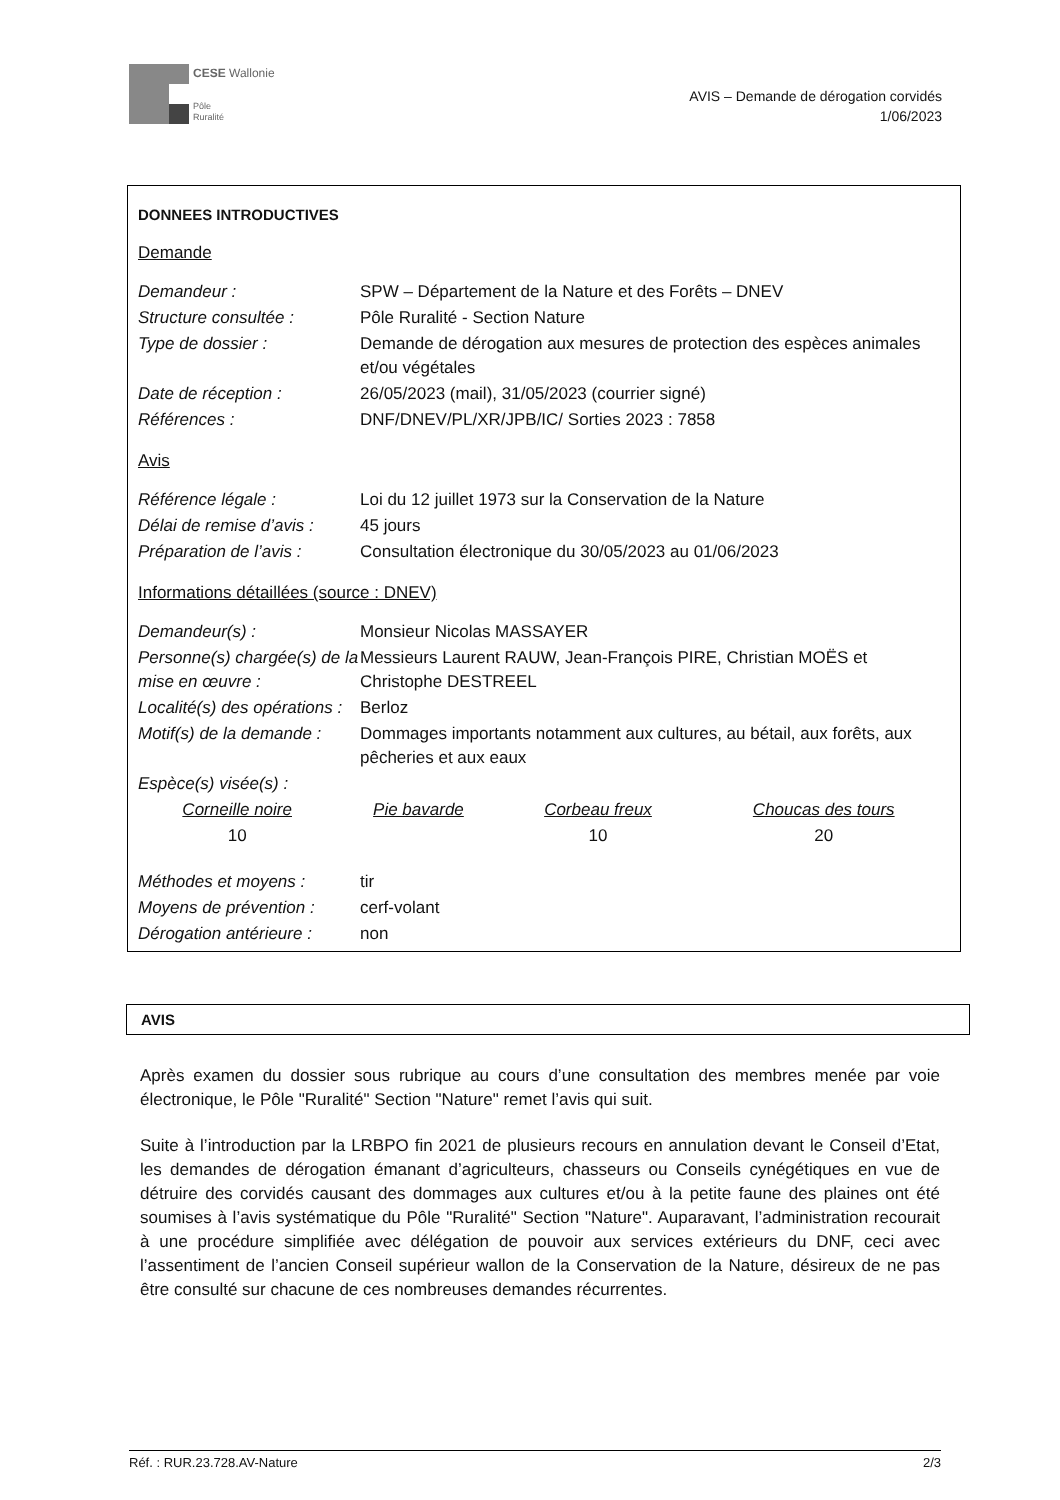CESE Wallonie
Pôle
Ruralité
AVIS – Demande de dérogation corvidés
1/06/2023
DONNEES INTRODUCTIVES
Demande
| Demandeur : | SPW – Département de la Nature et des Forêts – DNEV |
| Structure consultée : | Pôle Ruralité - Section Nature |
| Type de dossier : | Demande de dérogation aux mesures de protection des espèces animales et/ou végétales |
| Date de réception : | 26/05/2023 (mail), 31/05/2023 (courrier signé) |
| Références : | DNF/DNEV/PL/XR/JPB/IC/ Sorties 2023 : 7858 |
Avis
| Référence légale : | Loi du 12 juillet 1973 sur la Conservation de la Nature |
| Délai de remise d’avis : | 45 jours |
| Préparation de l’avis : | Consultation électronique du 30/05/2023 au 01/06/2023 |
Informations détaillées (source : DNEV)
| Demandeur(s) : | Monsieur Nicolas MASSAYER |
| Personne(s) chargée(s) de la mise en œuvre : | Messieurs Laurent RAUW, Jean-François PIRE, Christian MOËS et Christophe DESTREEL |
| Localité(s) des opérations : | Berloz |
| Motif(s) de la demande : | Dommages importants notamment aux cultures, au bétail, aux forêts, aux pêcheries et aux eaux |
| Espèce(s) visée(s) : | |
| Corneille noire | Pie bavarde | Corbeau freux | Choucas des tours |
| 10 | | 10 | 20 |
| Méthodes et moyens : | tir |
| Moyens de prévention : | cerf-volant |
| Dérogation antérieure : | non |
AVIS
Après examen du dossier sous rubrique au cours d’une consultation des membres menée par voie électronique, le Pôle "Ruralité" Section "Nature" remet l’avis qui suit.
Suite à l’introduction par la LRBPO fin 2021 de plusieurs recours en annulation devant le Conseil d’Etat, les demandes de dérogation émanant d’agriculteurs, chasseurs ou Conseils cynégétiques en vue de détruire des corvidés causant des dommages aux cultures et/ou à la petite faune des plaines ont été soumises à l’avis systématique du Pôle "Ruralité" Section "Nature". Auparavant, l’administration recourait à une procédure simplifiée avec délégation de pouvoir aux services extérieurs du DNF, ceci avec l’assentiment de l’ancien Conseil supérieur wallon de la Conservation de la Nature, désireux de ne pas être consulté sur chacune de ces nombreuses demandes récurrentes.
Réf. : RUR.23.728.AV-Nature 2/3